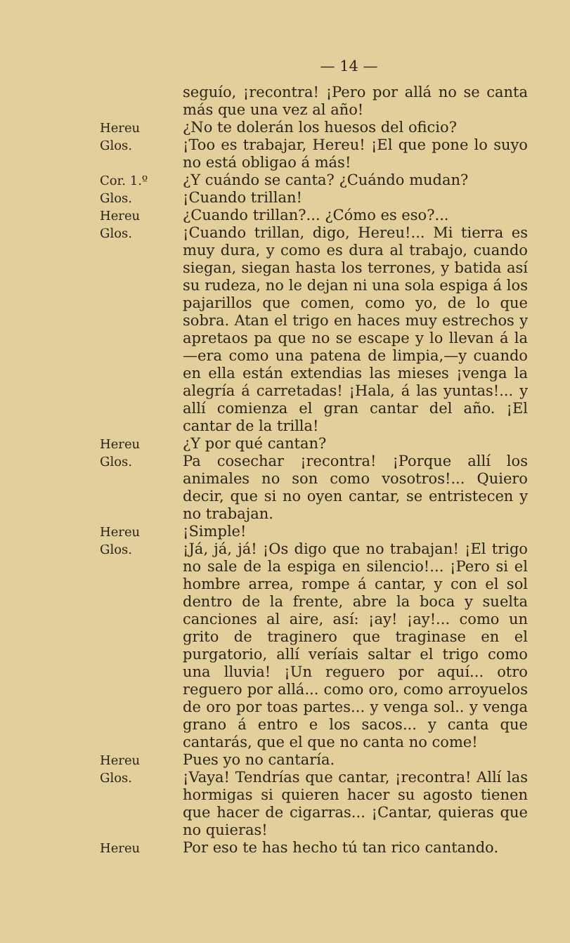— 14 —
seguío, ¡recontra! ¡Pero por allá no se canta más que una vez al año!
Hereu
¿No te dolerán los huesos del oficio?
Glos.
¡Too es trabajar, Hereu! ¡El que pone lo suyo no está obligao á más!
Cor. 1.º
¿Y cuándo se canta? ¿Cuándo mudan?
Glos.
¡Cuando trillan!
Hereu
¿Cuando trillan?... ¿Cómo es eso?...
Glos.
¡Cuando trillan, digo, Hereu!... Mi tierra es muy dura, y como es dura al trabajo, cuando siegan, siegan hasta los terrones, y batida así su rudeza, no le dejan ni una sola espiga á los pajarillos que comen, como yo, de lo que sobra. Atan el trigo en haces muy estrechos y apretaos pa que no se escape y lo llevan á la—era como una patena de limpia,—y cuando en ella están extendias las mieses ¡venga la alegría á carretadas! ¡Hala, á las yuntas!... y allí comienza el gran cantar del año. ¡El cantar de la trilla!
Hereu
¿Y por qué cantan?
Glos.
Pa cosechar ¡recontra! ¡Porque allí los animales no son como vosotros!... Quiero decir, que si no oyen cantar, se entristecen y no trabajan.
Hereu
¡Simple!
Glos.
¡Já, já, já! ¡Os digo que no trabajan! ¡El trigo no sale de la espiga en silencio!... ¡Pero si el hombre arrea, rompe á cantar, y con el sol dentro de la frente, abre la boca y suelta canciones al aire, así: ¡ay! ¡ay!... como un grito de traginero que traginase en el purgatorio, allí veríais saltar el trigo como una lluvia! ¡Un reguero por aquí... otro reguero por allá... como oro, como arroyuelos de oro por toas partes... y venga sol.. y venga grano á entro e los sacos... y canta que cantarás, que el que no canta no come!
Hereu
Pues yo no cantaría.
Glos.
¡Vaya! Tendrías que cantar, ¡recontra! Allí las hormigas si quieren hacer su agosto tienen que hacer de cigarras... ¡Cantar, quieras que no quieras!
Hereu
Por eso te has hecho tú tan rico cantando.